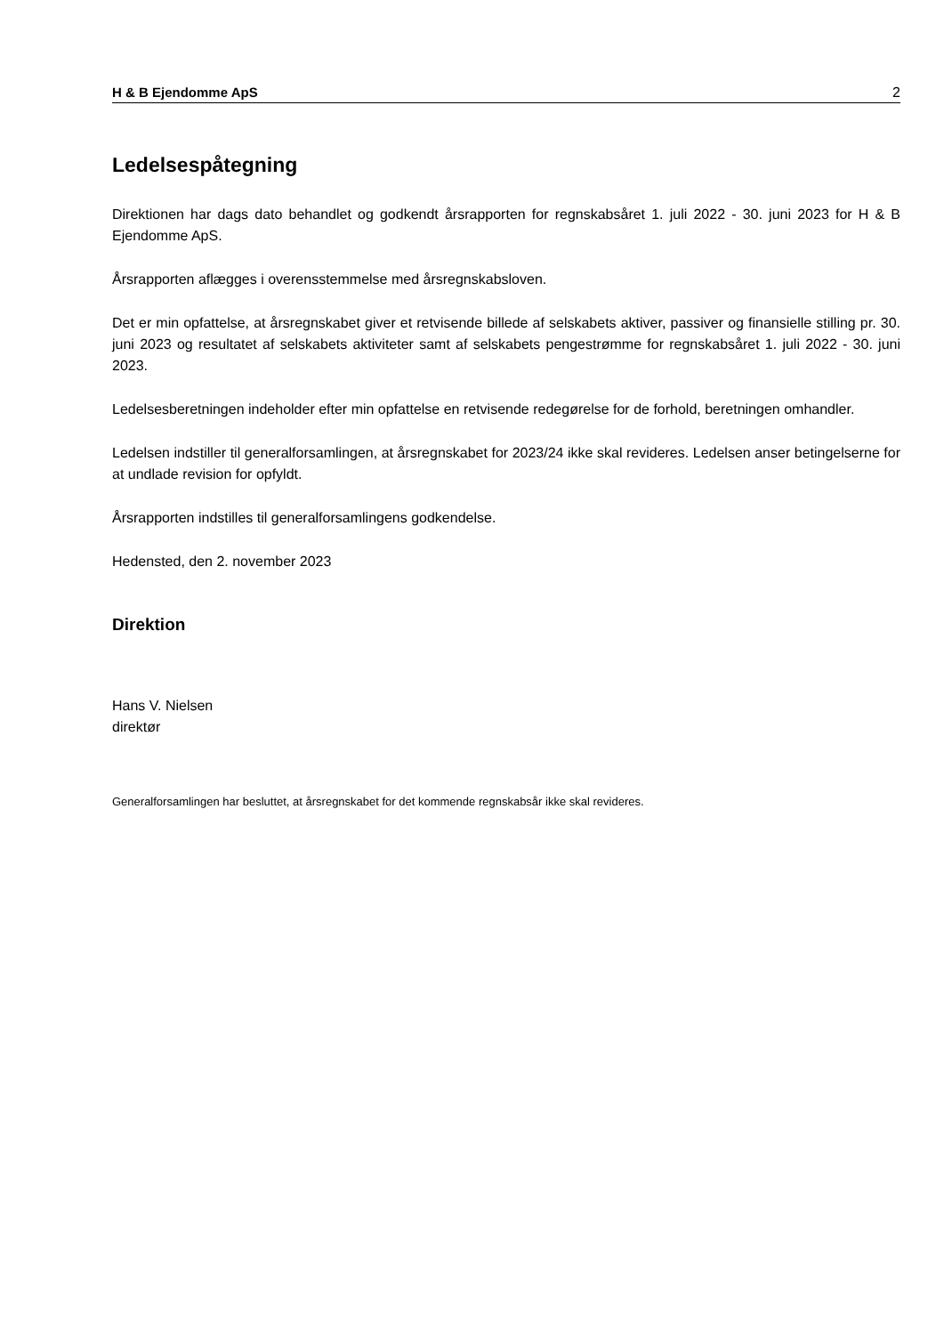H & B Ejendomme ApS 2
Ledelsespåtegning
Direktionen har dags dato behandlet og godkendt årsrapporten for regnskabsåret 1. juli 2022 - 30. juni 2023 for H & B Ejendomme ApS.
Årsrapporten aflægges i overensstemmelse med årsregnskabsloven.
Det er min opfattelse, at årsregnskabet giver et retvisende billede af selskabets aktiver, passiver og finansielle stilling pr. 30. juni 2023 og resultatet af selskabets aktiviteter samt af selskabets pengestrømme for regnskabsåret 1. juli 2022 - 30. juni 2023.
Ledelsesberetningen indeholder efter min opfattelse en retvisende redegørelse for de forhold, beretningen omhandler.
Ledelsen indstiller til generalforsamlingen, at årsregnskabet for 2023/24 ikke skal revideres. Ledelsen anser betingelserne for at undlade revision for opfyldt.
Årsrapporten indstilles til generalforsamlingens godkendelse.
Hedensted, den 2. november 2023
Direktion
Hans V. Nielsen
direktør
Generalforsamlingen har besluttet, at årsregnskabet for det kommende regnskabsår ikke skal revideres.